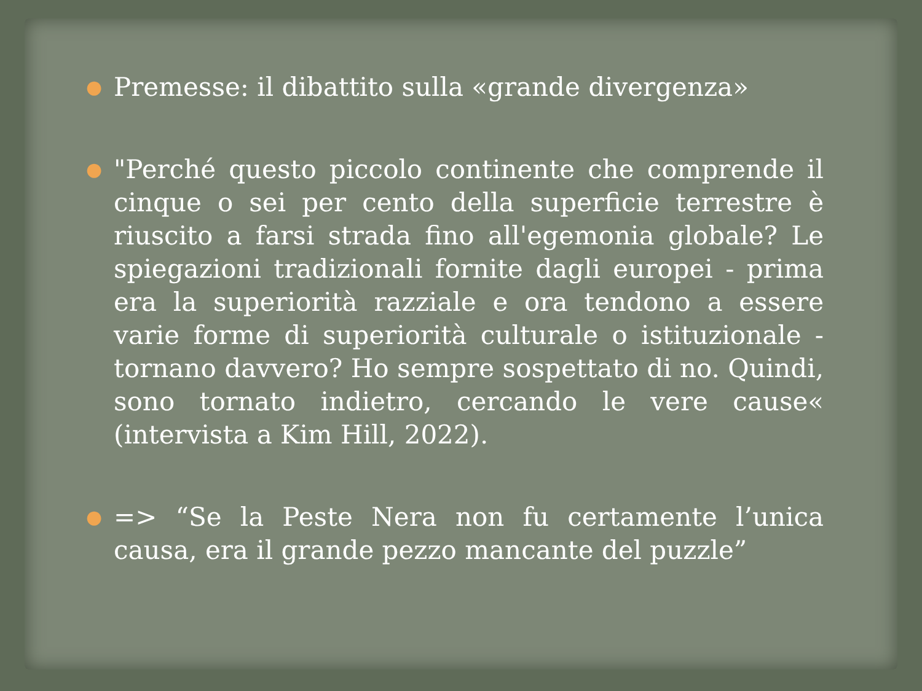●
Premesse: il dibattito sulla «grande divergenza»
●
"Perché questo piccolo continente che comprende il cinque o sei per cento della superficie terrestre è riuscito a farsi strada fino all'egemonia globale? Le spiegazioni tradizionali fornite dagli europei - prima era la superiorità razziale e ora tendono a essere varie forme di superiorità culturale o istituzionale - tornano davvero? Ho sempre sospettato di no. Quindi, sono tornato indietro, cercando le vere cause« (intervista a Kim Hill, 2022).
●
=> “Se la Peste Nera non fu certamente l’unica causa, era il grande pezzo mancante del puzzle”